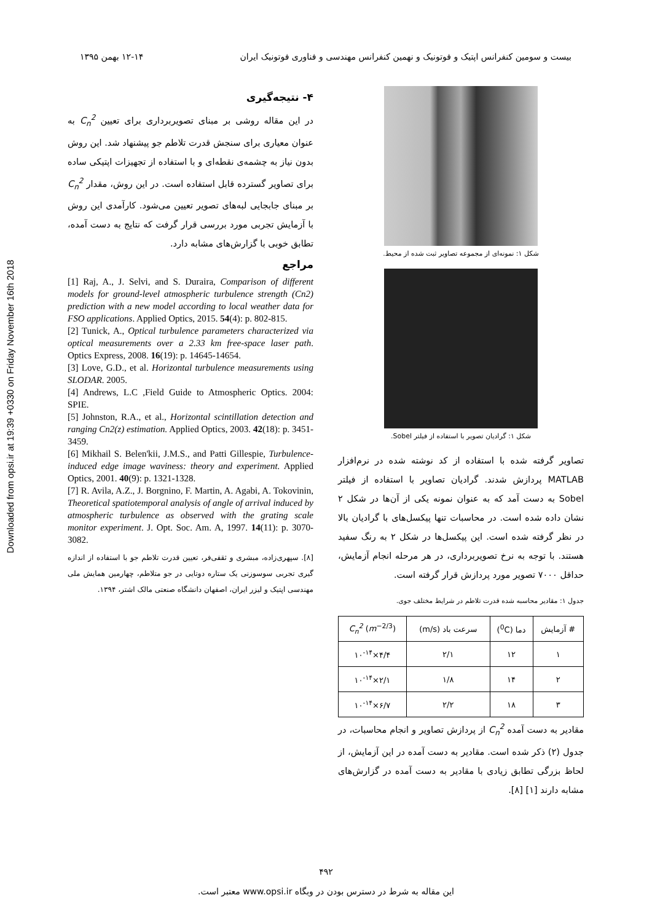Downloaded from opsi.ir at 19:39 +0330 on Friday November 16th 2018
بیست و سومین کنفرانس اپتیک و فوتونیک و نهمین کنفرانس مهندسی و فناوری فوتونیک ایران ۱۲-۱۴ بهمن ۱۳۹۵
شکل ۱: نمونه‌ای از مجموعه تصاویر ثبت شده از محیط.
شکل ۱: گرادیان تصویر با استفاده از فیلتر Sobel.
تصاویر گرفته شده با استفاده از کد نوشته شده در نرم‌افزار MATLAB پردازش شدند. گرادیان تصاویر با استفاده از فیلتر Sobel به دست آمد که به عنوان نمونه یکی از آن‌ها در شکل ۲ نشان داده شده است. در محاسبات تنها پیکسل‌های با گرادیان بالا در نظر گرفته شده است. این پیکسل‌ها در شکل ۲ به رنگ سفید هستند. با توجه به نرخ تصویربرداری، در هر مرحله انجام آزمایش، حداقل ۷۰۰۰ تصویر مورد پردازش قرار گرفته است.
جدول ۱: مقادیر محاسبه شده قدرت تلاطم در شرایط مختلف جوی.
| # آزمایش | دما (<sup>0</sup>C) | سرعت باد (m/s) | C<sub>n</sub><sup>2</sup> ( m<sup>−2/3</sup>) |
| --- | --- | --- | --- |
| ۱ | ۱۲ | ۲/۱ | ۴/۴×۱۰<sup>-۱۴</sup> |
| ۲ | ۱۴ | ۱/۸ | ۲/۱×۱۰<sup>-۱۴</sup> |
| ۳ | ۱۸ | ۲/۲ | ۶/۷×۱۰<sup>-۱۴</sup> |
مقادیر به دست آمده C<sub>n</sub><sup>2</sup> از پردازش تصاویر و انجام محاسبات، در جدول (۲) ذکر شده است. مقادیر به دست آمده در این آزمایش، از لحاظ بزرگی تطابق زیادی با مقادیر به دست آمده در گزارش‌های مشابه دارند [۱] [۸].
۴- نتیجه‌گیری
در این مقاله روشی بر مبنای تصویربرداری برای تعیین C<sub>n</sub><sup>2</sup> به عنوان معیاری برای سنجش قدرت تلاطم جو پیشنهاد شد. این روش بدون نیاز به چشمه‌ی نقطه‌ای و با استفاده از تجهیزات اپتیکی ساده برای تصاویر گسترده قابل استفاده است. در این روش، مقدار C<sub>n</sub><sup>2</sup> بر مبنای جابجایی لبه‌های تصویر تعیین می‌شود. کارآمدی این روش با آزمایش تجربی مورد بررسی قرار گرفت که نتایج به دست آمده، تطابق خوبی با گزارش‌های مشابه دارد.
مراجع
[1] Raj, A., J. Selvi, and S. Duraira, Comparison of different models for ground-level atmospheric turbulence strength (Cn2) prediction with a new model according to local weather data for FSO applications. Applied Optics, 2015. 54(4): p. 802-815.
[2] Tunick, A., Optical turbulence parameters characterized via optical measurements over a 2.33 km free-space laser path. Optics Express, 2008. 16(19): p. 14645-14654.
[3] Love, G.D., et al. Horizontal turbulence measurements using SLODAR. 2005.
[4] Andrews, L.C ,Field Guide to Atmospheric Optics. 2004: SPIE.
[5] Johnston, R.A., et al., Horizontal scintillation detection and ranging Cn2(z) estimation. Applied Optics, 2003. 42(18): p. 3451-3459.
[6] Mikhail S. Belen'kii, J.M.S., and Patti Gillespie, Turbulence-induced edge image waviness: theory and experiment. Applied Optics, 2001. 40(9): p. 1321-1328.
[7] R. Avila, A.Z., J. Borgnino, F. Martin, A. Agabi, A. Tokovinin, Theoretical spatiotemporal analysis of angle of arrival induced by atmospheric turbulence as observed with the grating scale monitor experiment. J. Opt. Soc. Am. A, 1997. 14(11): p. 3070-3082.
[۸]. سپهری‌زاده، مبشری و ثقفی‌فر، تعیین قدرت تلاطم جو با استفاده از اندازه گیری تجربی سوسوزنی یک ستاره دوتایی در جو متلاطم، چهارمین همایش ملی مهندسی اپتیک و لیزر ایران، اصفهان دانشگاه صنعتی مالک اشتر، ۱۳۹۴.
۴۹۲
این مقاله به شرط در دسترس بودن در وبگاه www.opsi.ir معتبر است.